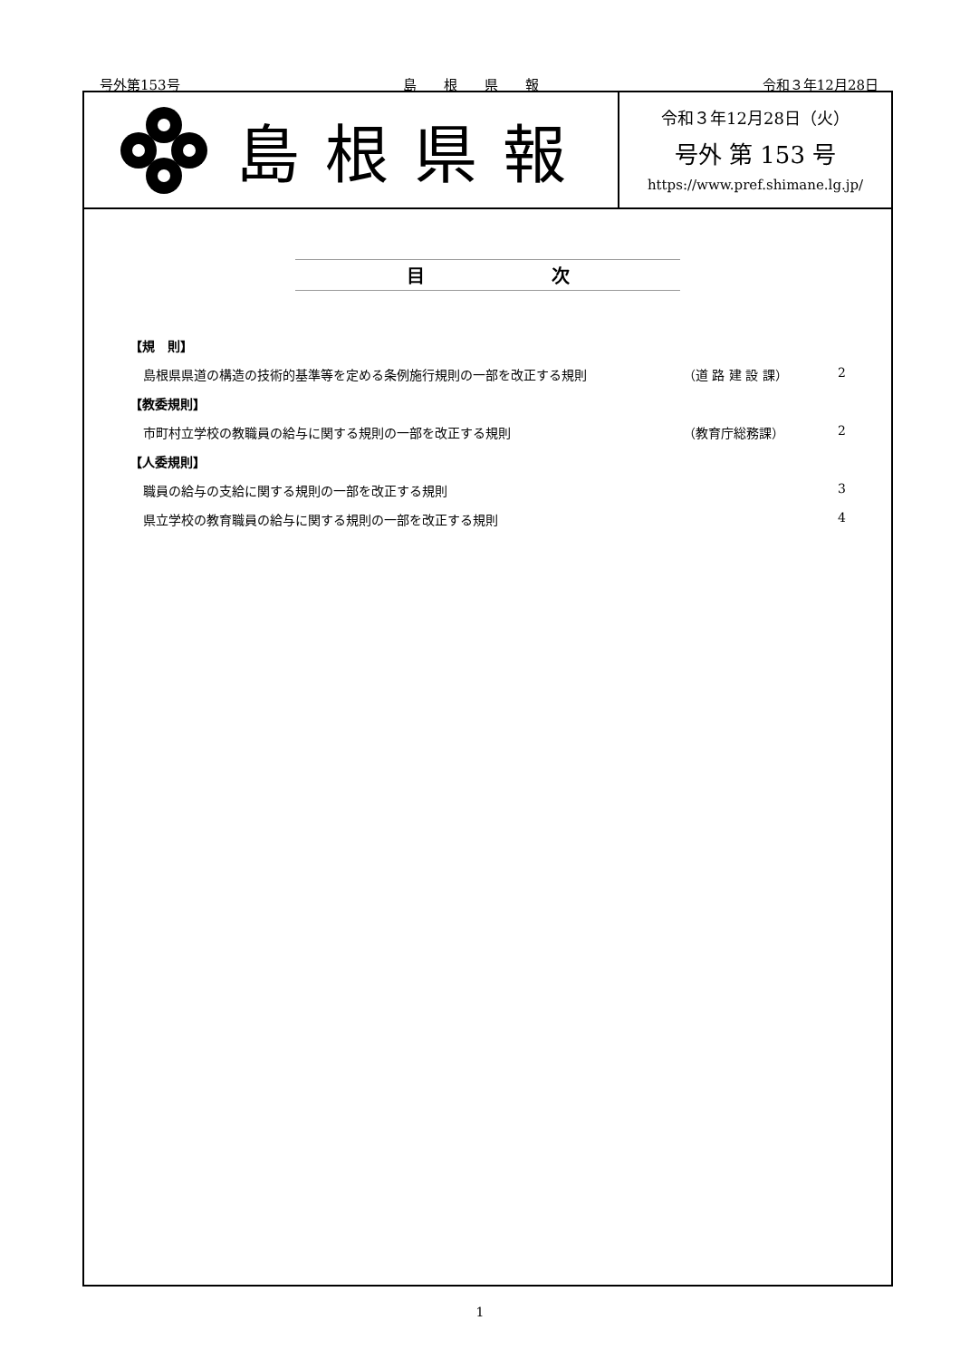号外第153号 島　　根　　県　　報 令和３年12月28日
島根県報
令和３年12月28日（火）
号外 第 153 号
https://www.pref.shimane.lg.jp/
目　　　　　　　次
【規　則】
島根県県道の構造の技術的基準等を定める条例施行規則の一部を改正する規則 （道 路 建 設 課） 2
【教委規則】
市町村立学校の教職員の給与に関する規則の一部を改正する規則 （教育庁総務課） 2
【人委規則】
職員の給与の支給に関する規則の一部を改正する規則 3
県立学校の教育職員の給与に関する規則の一部を改正する規則 4
1